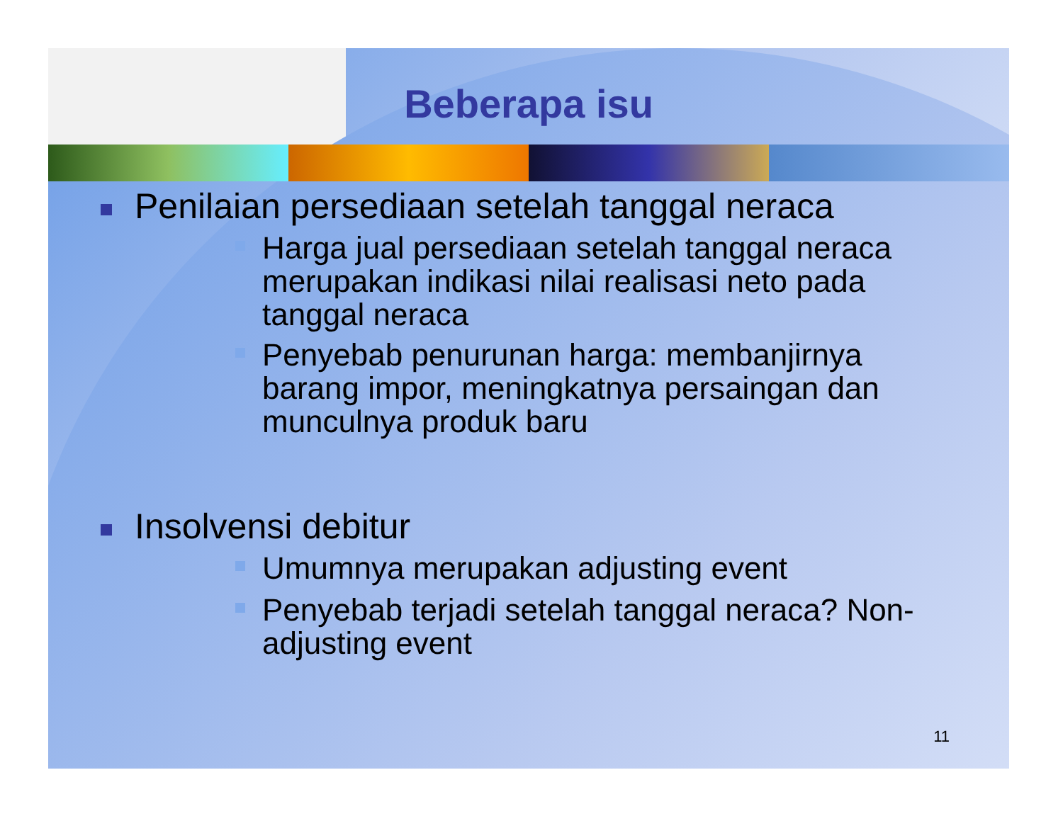Beberapa isu
Penilaian persediaan setelah tanggal neraca
Harga jual persediaan setelah tanggal neraca merupakan indikasi nilai realisasi neto pada tanggal neraca
Penyebab penurunan harga: membanjirnya barang impor, meningkatnya persaingan dan munculnya produk baru
Insolvensi debitur
Umumnya merupakan adjusting event
Penyebab terjadi setelah tanggal neraca? Non-adjusting event
11